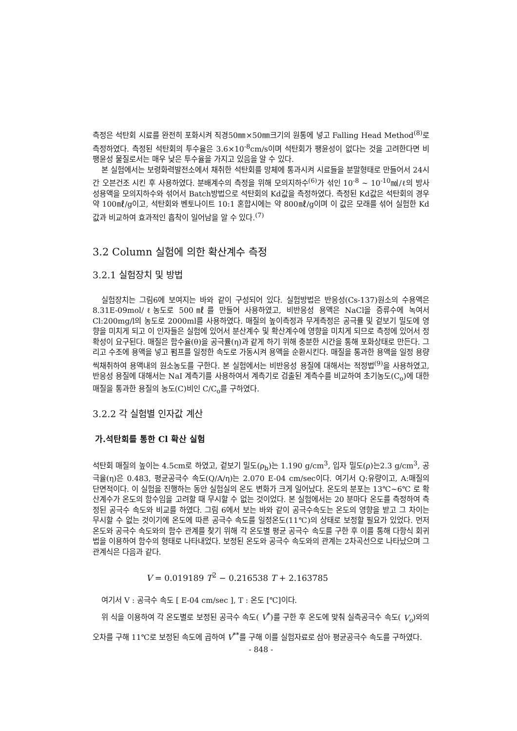측정은 석탄회 시료를 완전히 포화시켜 직경50㎜×50㎜크기의 원통에 넣고 Falling Head Method<sup>(8)</sup>로 측정하였다. 측정된 석탄회의 투수율은 3.6×10<sup>-8</sup>cm/s이며 석탄회가 팽윤성이 없다는 것을 고려한다면 비팽윤성 물질로서는 매우 낮은 투수율을 가지고 있음을 알 수 있다.
본 실험에서는 보령화력발전소에서 채취한 석탄회를 망체에 통과시켜 시료들을 분말형태로 만들어서 24시간 오븐건조 시킨 후 사용하였다. 분배계수의 측정을 위해 모의지하수<sup>(6)</sup>가 섞인 10<sup>-8</sup> ~ 10<sup>-10</sup>㏖/ℓ의 방사성용액을 모의지하수와 섞어서 Batch방법으로 석탄회의 Kd값을 측정하였다. 측정된 Kd값은 석탄회의 경우 약 100㎖/g이고, 석탄회와 벤토나이트 10:1 혼합시에는 약 800㎖/g이며 이 값은 모래를 섞어 실험한 Kd값과 비교하여 효과적인 흡착이 일어남을 알 수 있다.<sup>(7)</sup>
3.2 Column 실험에 의한 확산계수 측정
3.2.1 실험장치 및 방법
실험장치는 그림6에 보여지는 바와 같이 구성되어 있다. 실험방법은 반응성(Cs-137)원소의 수용액은 8.31E-09mol/ℓ농도로 500㎖를 만들어 사용하였고, 비반응성 용액은 NaCl을 증류수에 녹여서 Cl:200mg/l의 농도로 2000ml를 사용하였다. 매질의 높이측정과 무게측정은 공극률 및 겉보기 밀도에 영향을 미치게 되고 이 인자들은 실험에 있어서 분산계수 및 확산계수에 영향을 미치게 되므로 측정에 있어서 정확성이 요구된다. 매질은 함수율(θ)을 공극률(η)과 같게 하기 위해 충분한 시간을 통해 포화상태로 만든다. 그리고 수조에 용액을 넣고 펌프를 일정한 속도로 가동시켜 용액을 순환시킨다. 매질을 통과한 용액을 일정 용량씩채취하여 용액내의 원소농도를 구한다. 본 실험에서는 비반응성 용질에 대해서는 적정법<sup>(9)</sup>을 사용하였고, 반응성 용질에 대해서는 NaI 계측기를 사용하여서 계측기로 검출된 계측수를 비교하여 초기농도(C<sub>o</sub>)에 대한 매질을 통과한 용질의 농도(C)비인 C/C<sub>o</sub>를 구하였다.
3.2.2 각 실험별 인자값 계산
가.석탄회를 통한 Cl 확산 실험
석탄회 매질의 높이는 4.5cm로 하였고, 겉보기 밀도(ρ<sub>b</sub>)는 1.190 g/cm<sup>3</sup>, 입자 밀도(ρ)는2.3 g/cm<sup>3</sup>, 공극율(η)은 0.483, 평균공극수 속도(Q/A/η)는 2.070 E-04 cm/sec이다. 여기서 Q:유량이고, A:매질의 단면적이다. 이 실험을 진행하는 동안 실험실의 온도 변화가 크게 일어났다. 온도의 분포는 13℃~6℃ 로 확산계수가 온도의 함수임을 고려할 때 무시할 수 없는 것이었다. 본 실험에서는 20 분마다 온도를 측정하여 측정된 공극수 속도와 비교를 하였다. 그림 6에서 보는 바와 같이 공극수속도는 온도의 영향을 받고 그 차이는 무시할 수 없는 것이기에 온도에 따른 공극수 속도를 일정온도(11℃)의 상태로 보정할 필요가 있었다. 먼저 온도와 공극수 속도와의 함수 관계를 찾기 위해 각 온도별 평균 공극수 속도를 구한 후 이를 통해 다항식 회귀법을 이용하여 함수의 형태로 나타내었다. 보정된 온도와 공극수 속도와의 관계는 2차곡선으로 나타났으며 그 관계식은 다음과 같다.
V = 0.019189 T<sup>2</sup> − 0.216538 T + 2.163785
여기서 V : 공극수 속도 [ E-04 cm/sec ], T : 온도 [℃]이다.
위 식을 이용하여 각 온도별로 보정된 공극수 속도( V<sup>*</sup>)를 구한 후 온도에 맞춰 실측공극수 속도( V<sub>o</sub>)와의 오차를 구해 11℃로 보정된 속도에 곱하여 V<sup>**</sup>를 구해 이를 실험자료로 삼아 평균공극수 속도를 구하였다.
- 848 -